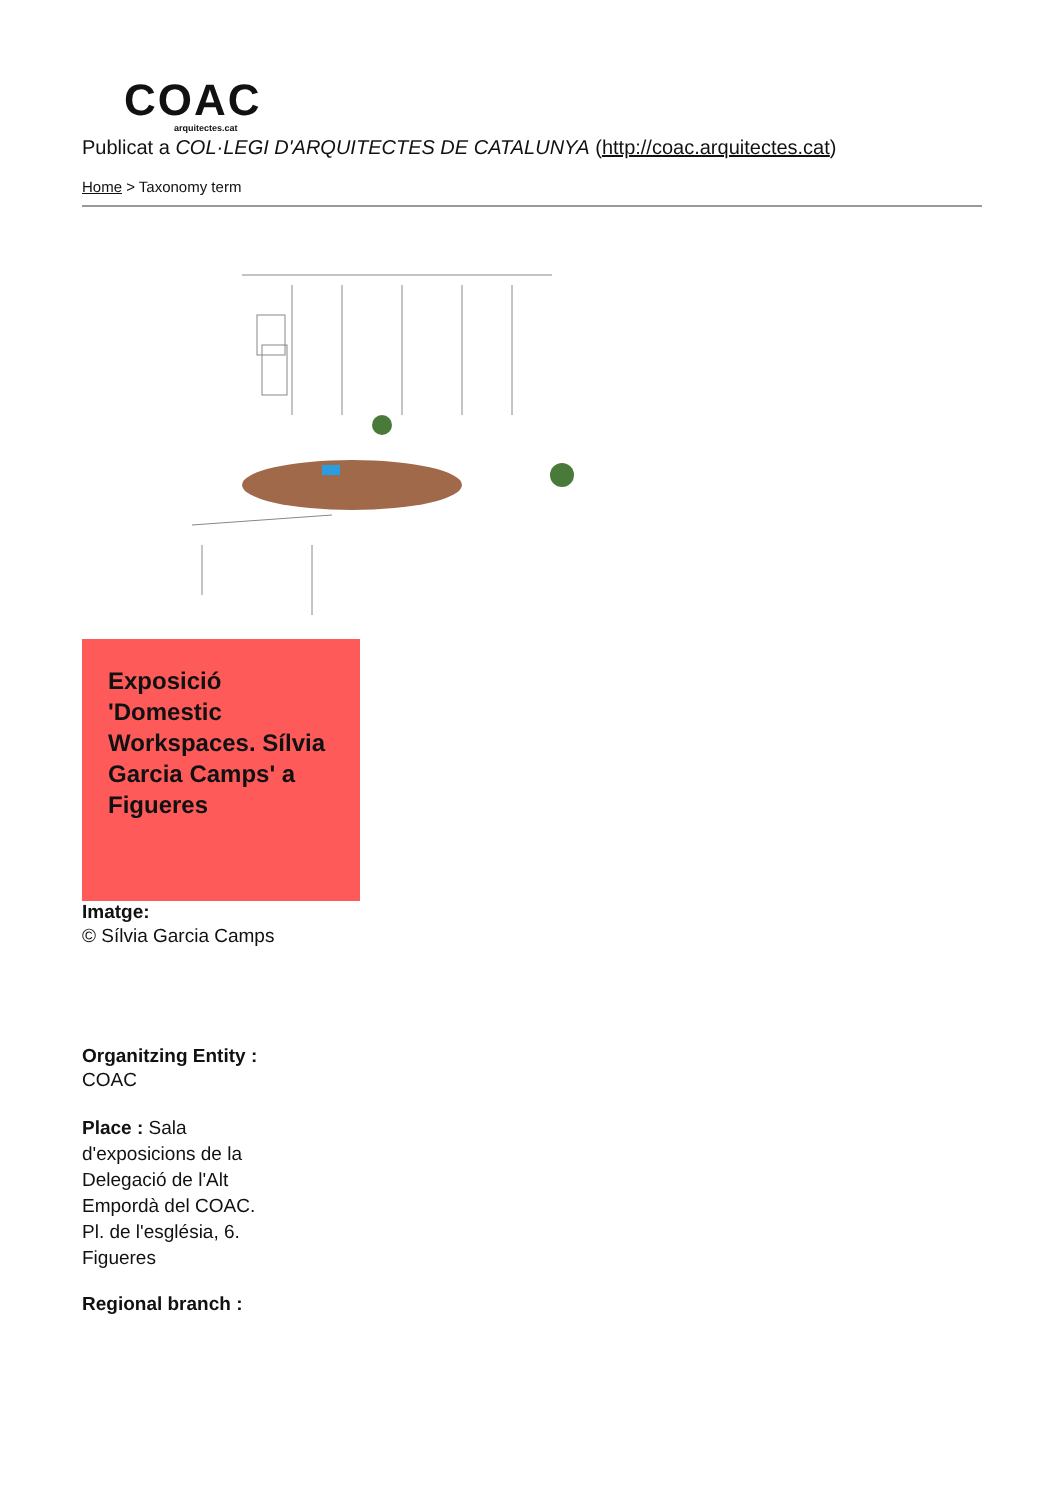COAC
arquitectes.cat
Publicat a COL·LEGI D'ARQUITECTES DE CATALUNYA (http://coac.arquitectes.cat)
Home > Taxonomy term
Exposició 'Domestic Workspaces. Sílvia Garcia Camps' a Figueres
Imatge:
© Sílvia Garcia Camps
Organitzing Entity :
COAC
Place : Sala d'exposicions de la Delegació de l'Alt Empordà del COAC. Pl. de l'església, 6. Figueres
Regional branch :